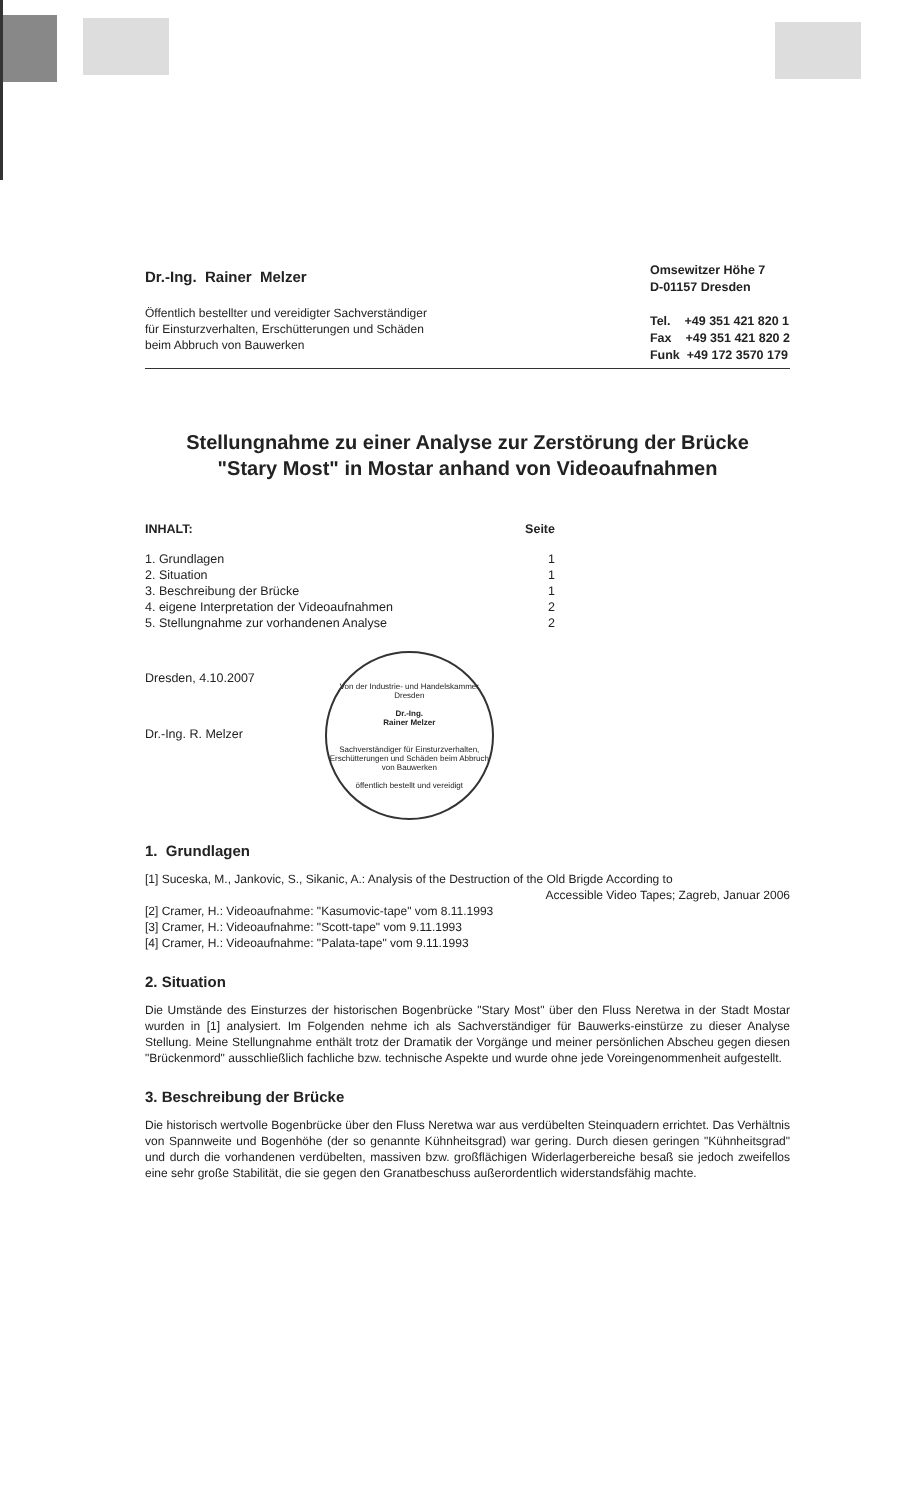Dr.-Ing. Rainer Melzer
Öffentlich bestellter und vereidigter Sachverständiger
für Einsturzverhalten, Erschütterungen und Schäden
beim Abbruch von Bauwerken
Omsewitzer Höhe 7
D-01157 Dresden
Tel. +49 351 421 820 1
Fax +49 351 421 820 2
Funk +49 172 3570 179
Stellungnahme zu einer Analyse zur Zerstörung der Brücke
"Stary Most" in Mostar anhand von Videoaufnahmen
| INHALT: | Seite |
| --- | --- |
| 1. Grundlagen | 1 |
| 2. Situation | 1 |
| 3. Beschreibung der Brücke | 1 |
| 4. eigene Interpretation der Videoaufnahmen | 2 |
| 5. Stellungnahme zur vorhandenen Analyse | 2 |
Dresden, 4.10.2007
Dr.-Ing. R. Melzer
Von der Industrie- und Handelskammer Dresden
Dr.-Ing.
Rainer Melzer
Sachverständiger für Einsturzverhalten, Erschütterungen und Schäden beim Abbruch von Bauwerken
öffentlich bestellt und vereidigt
1. Grundlagen
[1] Suceska, M., Jankovic, S., Sikanic, A.: Analysis of the Destruction of the Old Brigde According to
Accessible Video Tapes; Zagreb, Januar 2006
[2] Cramer, H.: Videoaufnahme: "Kasumovic-tape" vom 8.11.1993
[3] Cramer, H.: Videoaufnahme: "Scott-tape" vom 9.11.1993
[4] Cramer, H.: Videoaufnahme: "Palata-tape" vom 9.11.1993
2. Situation
Die Umstände des Einsturzes der historischen Bogenbrücke "Stary Most" über den Fluss Neretwa in der Stadt Mostar wurden in [1] analysiert. Im Folgenden nehme ich als Sachverständiger für Bauwerks-einstürze zu dieser Analyse Stellung. Meine Stellungnahme enthält trotz der Dramatik der Vorgänge und meiner persönlichen Abscheu gegen diesen "Brückenmord" ausschließlich fachliche bzw. technische Aspekte und wurde ohne jede Voreingenommenheit aufgestellt.
3. Beschreibung der Brücke
Die historisch wertvolle Bogenbrücke über den Fluss Neretwa war aus verdübelten Steinquadern errichtet. Das Verhältnis von Spannweite und Bogenhöhe (der so genannte Kühnheitsgrad) war gering. Durch diesen geringen "Kühnheitsgrad" und durch die vorhandenen verdübelten, massiven bzw. großflächigen Widerlagerbereiche besaß sie jedoch zweifellos eine sehr große Stabilität, die sie gegen den Granatbeschuss außerordentlich widerstandsfähig machte.